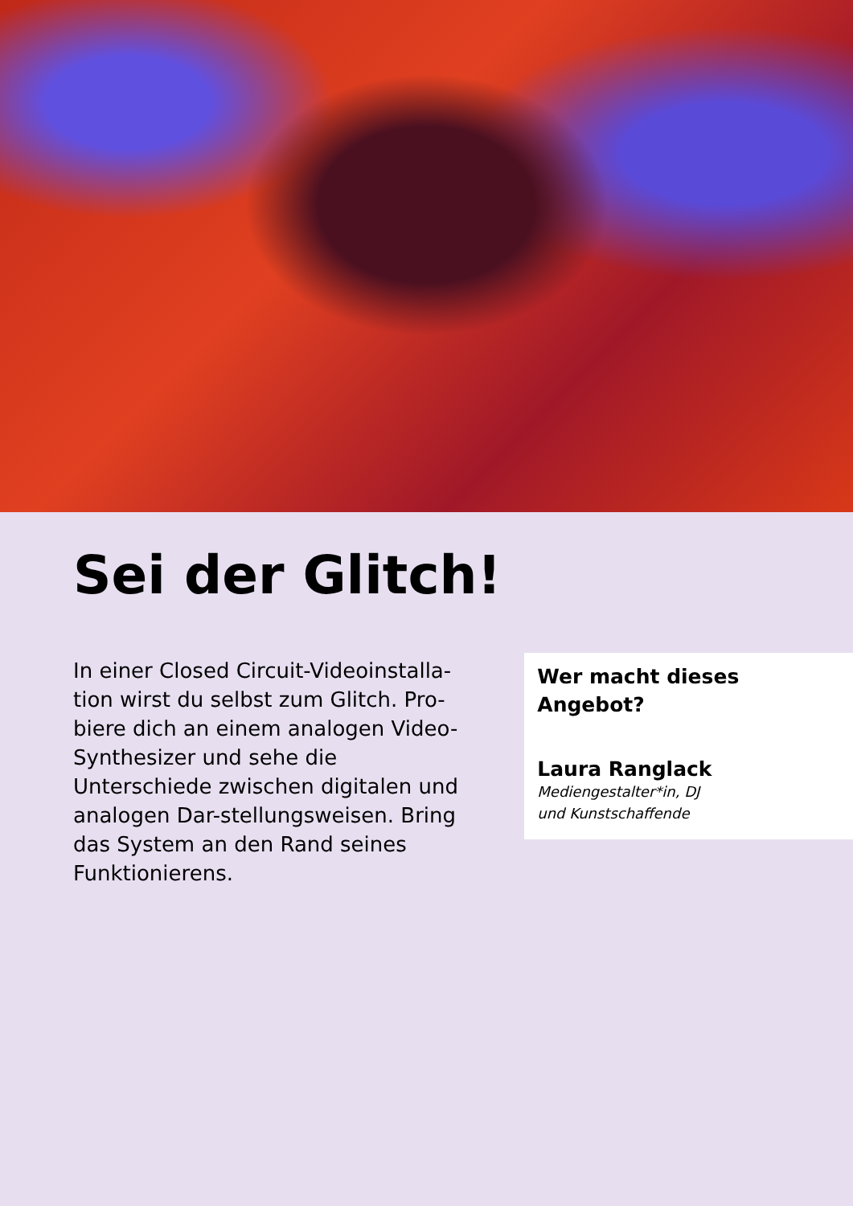Sei der Glitch!
In einer Closed Circuit-Videoinstalla-tion wirst du selbst zum Glitch. Pro-biere dich an einem analogen Video-Synthesizer und sehe die Unterschiede zwischen digitalen und analogen Dar-stellungsweisen. Bring das System an den Rand seines Funktionierens.
Wer macht dieses Angebot?
Laura Ranglack
Mediengestalter*in, DJ
und Kunstschaffende